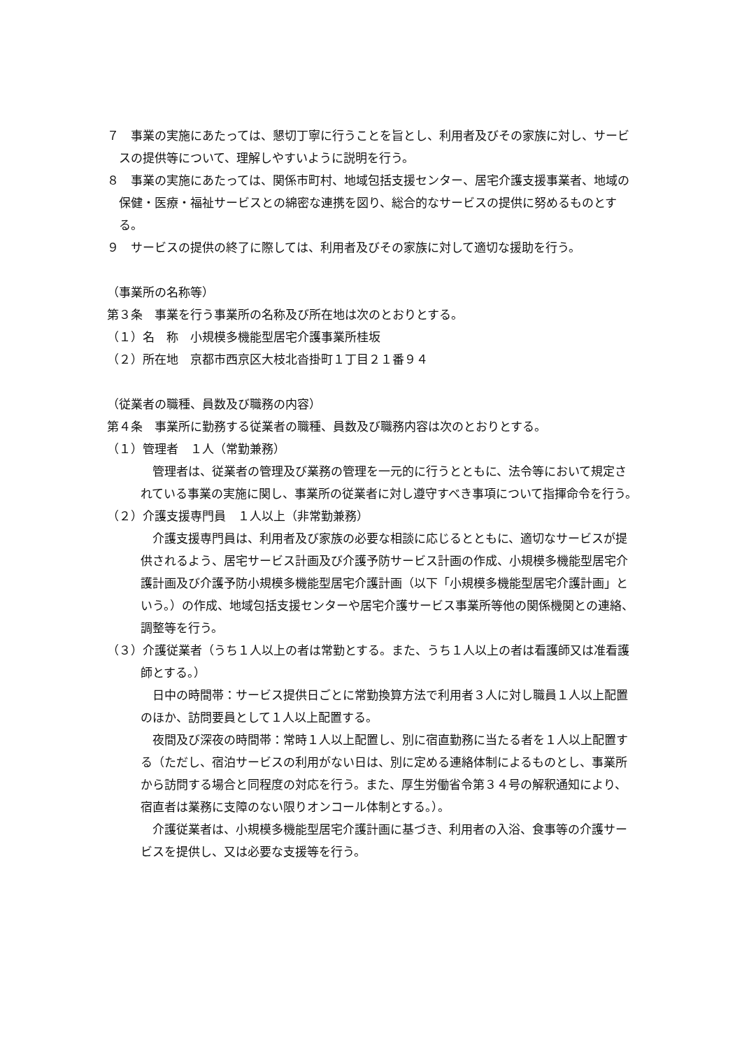７　事業の実施にあたっては、懇切丁寧に行うことを旨とし、利用者及びその家族に対し、サービスの提供等について、理解しやすいように説明を行う。
８　事業の実施にあたっては、関係市町村、地域包括支援センター、居宅介護支援事業者、地域の保健・医療・福祉サービスとの綿密な連携を図り、総合的なサービスの提供に努めるものとする。
９　サービスの提供の終了に際しては、利用者及びその家族に対して適切な援助を行う。
（事業所の名称等）
第３条　事業を行う事業所の名称及び所在地は次のとおりとする。
（１）名　称　小規模多機能型居宅介護事業所桂坂
（２）所在地　京都市西京区大枝北沓掛町１丁目２１番９４
（従業者の職種、員数及び職務の内容）
第４条　事業所に勤務する従業者の職種、員数及び職務内容は次のとおりとする。
（１）管理者　１人（常勤兼務）
管理者は、従業者の管理及び業務の管理を一元的に行うとともに、法令等において規定されている事業の実施に関し、事業所の従業者に対し遵守すべき事項について指揮命令を行う。
（２）介護支援専門員　１人以上（非常勤兼務）
介護支援専門員は、利用者及び家族の必要な相談に応じるとともに、適切なサービスが提供されるよう、居宅サービス計画及び介護予防サービス計画の作成、小規模多機能型居宅介護計画及び介護予防小規模多機能型居宅介護計画（以下「小規模多機能型居宅介護計画」という。）の作成、地域包括支援センターや居宅介護サービス事業所等他の関係機関との連絡、調整等を行う。
（３）介護従業者（うち１人以上の者は常勤とする。また、うち１人以上の者は看護師又は准看護師とする。）
日中の時間帯：サービス提供日ごとに常勤換算方法で利用者３人に対し職員１人以上配置のほか、訪問要員として１人以上配置する。
夜間及び深夜の時間帯：常時１人以上配置し、別に宿直勤務に当たる者を１人以上配置する（ただし、宿泊サービスの利用がない日は、別に定める連絡体制によるものとし、事業所から訪問する場合と同程度の対応を行う。また、厚生労働省令第３４号の解釈通知により、宿直者は業務に支障のない限りオンコール体制とする。）。
介護従業者は、小規模多機能型居宅介護計画に基づき、利用者の入浴、食事等の介護サービスを提供し、又は必要な支援等を行う。